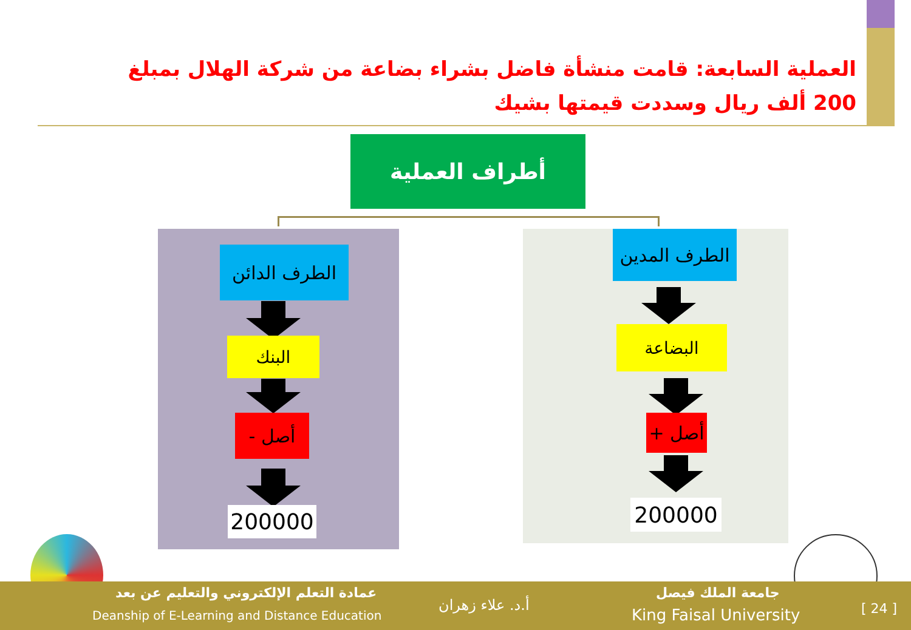العملية السابعة: قامت منشأة فاضل بشراء بضاعة من شركة الهلال بمبلغ 200 ألف ريال وسددت قيمتها بشيك
أطراف العملية
الطرف الدائن
البنك
أصل -
200000
الطرف المدين
البضاعة
أصل +
200000
عمادة التعلم الإلكتروني والتعليم عن بعد
Deanship of E-Learning and Distance Education
أ.د. علاء زهران
جامعة الملك فيصل
King Faisal University [ 24 ]